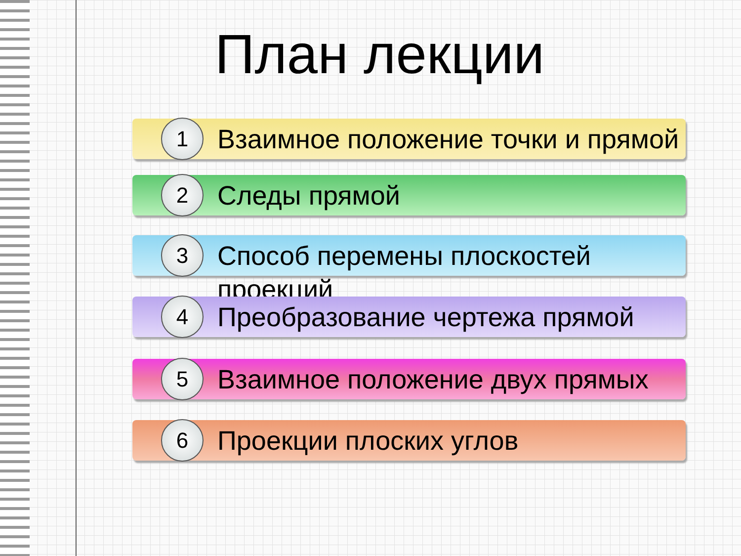План лекции
1
Взаимное положение точки и прямой
2
Следы прямой
3
Способ перемены плоскостей проекций
4
Преобразование чертежа прямой
5
Взаимное положение двух прямых
6
Проекции плоских углов